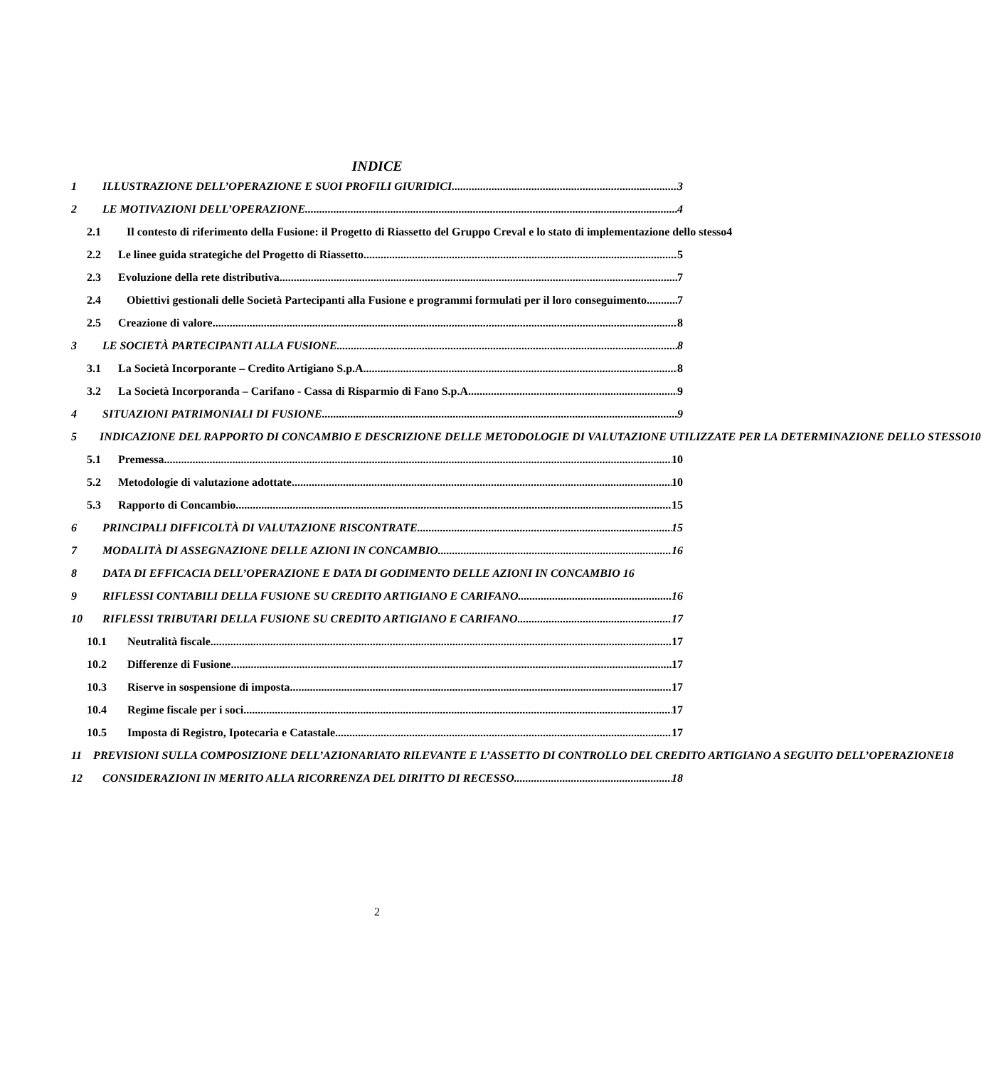INDICE
1 ILLUSTRAZIONE DELL’OPERAZIONE E SUOI PROFILI GIURIDICI 3
2 LE MOTIVAZIONI DELL’OPERAZIONE 4
2.1 Il contesto di riferimento della Fusione: il Progetto di Riassetto del Gruppo Creval e lo stato di implementazione dello stesso 4
2.2 Le linee guida strategiche del Progetto di Riassetto 5
2.3 Evoluzione della rete distributiva 7
2.4 Obiettivi gestionali delle Società Partecipanti alla Fusione e programmi formulati per il loro conseguimento 7
2.5 Creazione di valore 8
3 LE SOCIETÀ PARTECIPANTI ALLA FUSIONE 8
3.1 La Società Incorporante – Credito Artigiano S.p.A. 8
3.2 La Società Incorporanda – Carifano - Cassa di Risparmio di Fano S.p.A. 9
4 SITUAZIONI PATRIMONIALI DI FUSIONE 9
5 INDICAZIONE DEL RAPPORTO DI CONCAMBIO E DESCRIZIONE DELLE METODOLOGIE DI VALUTAZIONE UTILIZZATE PER LA DETERMINAZIONE DELLO STESSO 10
5.1 Premessa 10
5.2 Metodologie di valutazione adottate 10
5.3 Rapporto di Concambio 15
6 PRINCIPALI DIFFICOLTÀ DI VALUTAZIONE RISCONTRATE 15
7 MODALITÀ DI ASSEGNAZIONE DELLE AZIONI IN CONCAMBIO 16
8 DATA DI EFFICACIA DELL’OPERAZIONE E DATA DI GODIMENTO DELLE AZIONI IN CONCAMBIO 16
9 RIFLESSI CONTABILI DELLA FUSIONE SU CREDITO ARTIGIANO E CARIFANO 16
10 RIFLESSI TRIBUTARI DELLA FUSIONE SU CREDITO ARTIGIANO E CARIFANO 17
10.1 Neutralità fiscale 17
10.2 Differenze di Fusione 17
10.3 Riserve in sospensione di imposta 17
10.4 Regime fiscale per i soci 17
10.5 Imposta di Registro, Ipotecaria e Catastale 17
11 PREVISIONI SULLA COMPOSIZIONE DELL’AZIONARIATO RILEVANTE E L’ASSETTO DI CONTROLLO DEL CREDITO ARTIGIANO A SEGUITO DELL’OPERAZIONE 18
12 CONSIDERAZIONI IN MERITO ALLA RICORRENZA DEL DIRITTO DI RECESSO 18
2